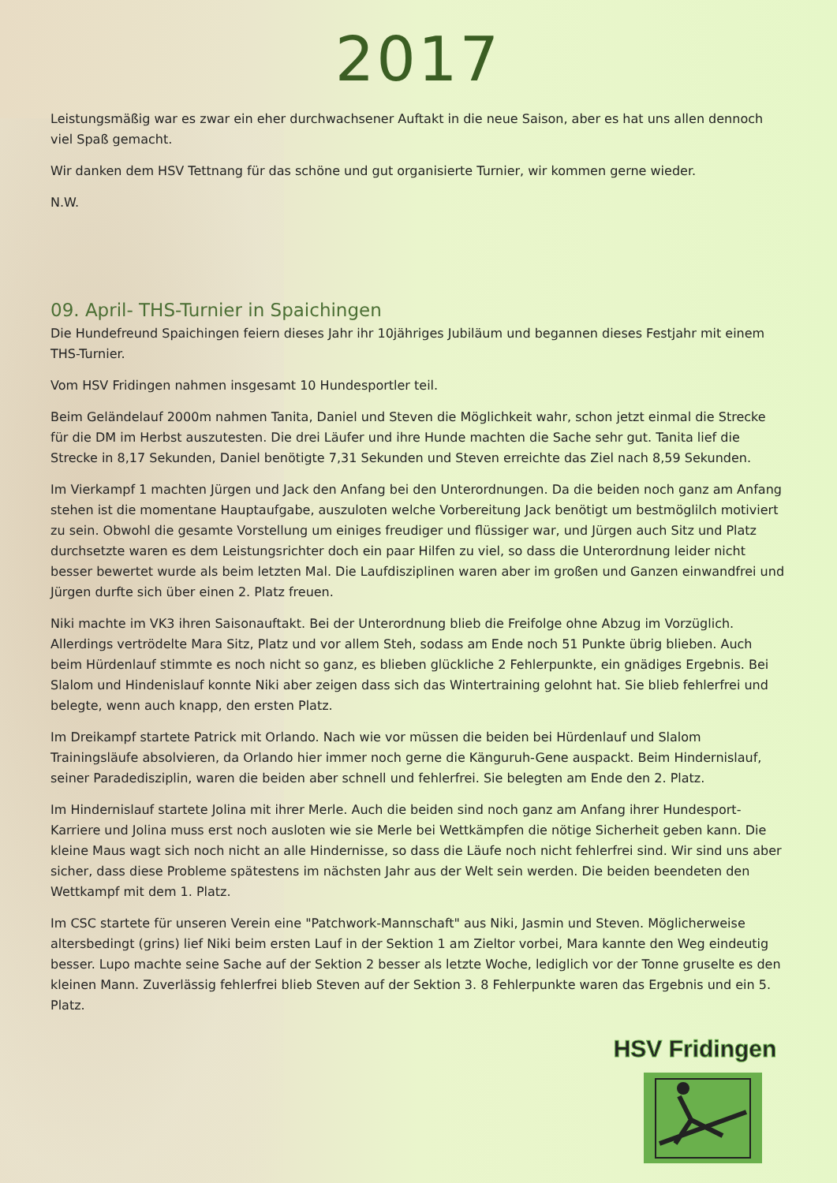2017
Leistungsmäßig war es zwar ein eher durchwachsener Auftakt in die neue Saison, aber es hat uns allen dennoch viel Spaß gemacht.
Wir danken dem HSV Tettnang für das schöne und gut organisierte Turnier, wir kommen gerne wieder.
N.W.
09. April- THS-Turnier in Spaichingen
Die Hundefreund Spaichingen feiern dieses Jahr ihr 10jähriges Jubiläum und begannen dieses Festjahr mit einem THS-Turnier.
Vom HSV Fridingen nahmen insgesamt 10 Hundesportler teil.
Beim Geländelauf 2000m nahmen Tanita, Daniel und Steven die Möglichkeit wahr, schon jetzt einmal die Strecke für die DM im Herbst auszutesten. Die drei Läufer und ihre Hunde machten die Sache sehr gut. Tanita lief die Strecke in 8,17 Sekunden, Daniel benötigte 7,31 Sekunden und Steven erreichte das Ziel nach 8,59 Sekunden.
Im Vierkampf 1 machten Jürgen und Jack den Anfang bei den Unterordnungen. Da die beiden noch ganz am Anfang stehen ist die momentane Hauptaufgabe, auszuloten welche Vorbereitung Jack benötigt um bestmöglilch motiviert zu sein. Obwohl die gesamte Vorstellung um einiges freudiger und flüssiger war, und Jürgen auch Sitz und Platz durchsetzte waren es dem Leistungsrichter doch ein paar Hilfen zu viel, so dass die Unterordnung leider nicht besser bewertet wurde als beim letzten Mal. Die Laufdisziplinen waren aber im großen und Ganzen einwandfrei und Jürgen durfte sich über einen 2. Platz freuen.
Niki machte im VK3 ihren Saisonauftakt. Bei der Unterordnung blieb die Freifolge ohne Abzug im Vorzüglich. Allerdings vertrödelte Mara Sitz, Platz und vor allem Steh, sodass am Ende noch 51 Punkte übrig blieben. Auch beim Hürdenlauf stimmte es noch nicht so ganz, es blieben glückliche 2 Fehlerpunkte, ein gnädiges Ergebnis. Bei Slalom und Hindenislauf konnte Niki aber zeigen dass sich das Wintertraining gelohnt hat. Sie blieb fehlerfrei und belegte, wenn auch knapp, den ersten Platz.
Im Dreikampf startete Patrick mit Orlando. Nach wie vor müssen die beiden bei Hürdenlauf und Slalom Trainingsläufe absolvieren, da Orlando hier immer noch gerne die Känguruh-Gene auspackt. Beim Hindernislauf, seiner Paradedisziplin, waren die beiden aber schnell und fehlerfrei. Sie belegten am Ende den 2. Platz.
Im Hindernislauf startete Jolina mit ihrer Merle. Auch die beiden sind noch ganz am Anfang ihrer Hundesport-Karriere und Jolina muss erst noch ausloten wie sie Merle bei Wettkämpfen die nötige Sicherheit geben kann. Die kleine Maus wagt sich noch nicht an alle Hindernisse, so dass die Läufe noch nicht fehlerfrei sind. Wir sind uns aber sicher, dass diese Probleme spätestens im nächsten Jahr aus der Welt sein werden. Die beiden beendeten den Wettkampf mit dem 1. Platz.
Im CSC startete für unseren Verein eine "Patchwork-Mannschaft" aus Niki, Jasmin und Steven. Möglicherweise altersbedingt (grins) lief Niki beim ersten Lauf in der Sektion 1 am Zieltor vorbei, Mara kannte den Weg eindeutig besser. Lupo machte seine Sache auf der Sektion 2 besser als letzte Woche, lediglich vor der Tonne gruselte es den kleinen Mann. Zuverlässig fehlerfrei blieb Steven auf der Sektion 3. 8 Fehlerpunkte waren das Ergebnis und ein 5. Platz.
HSV Fridingen